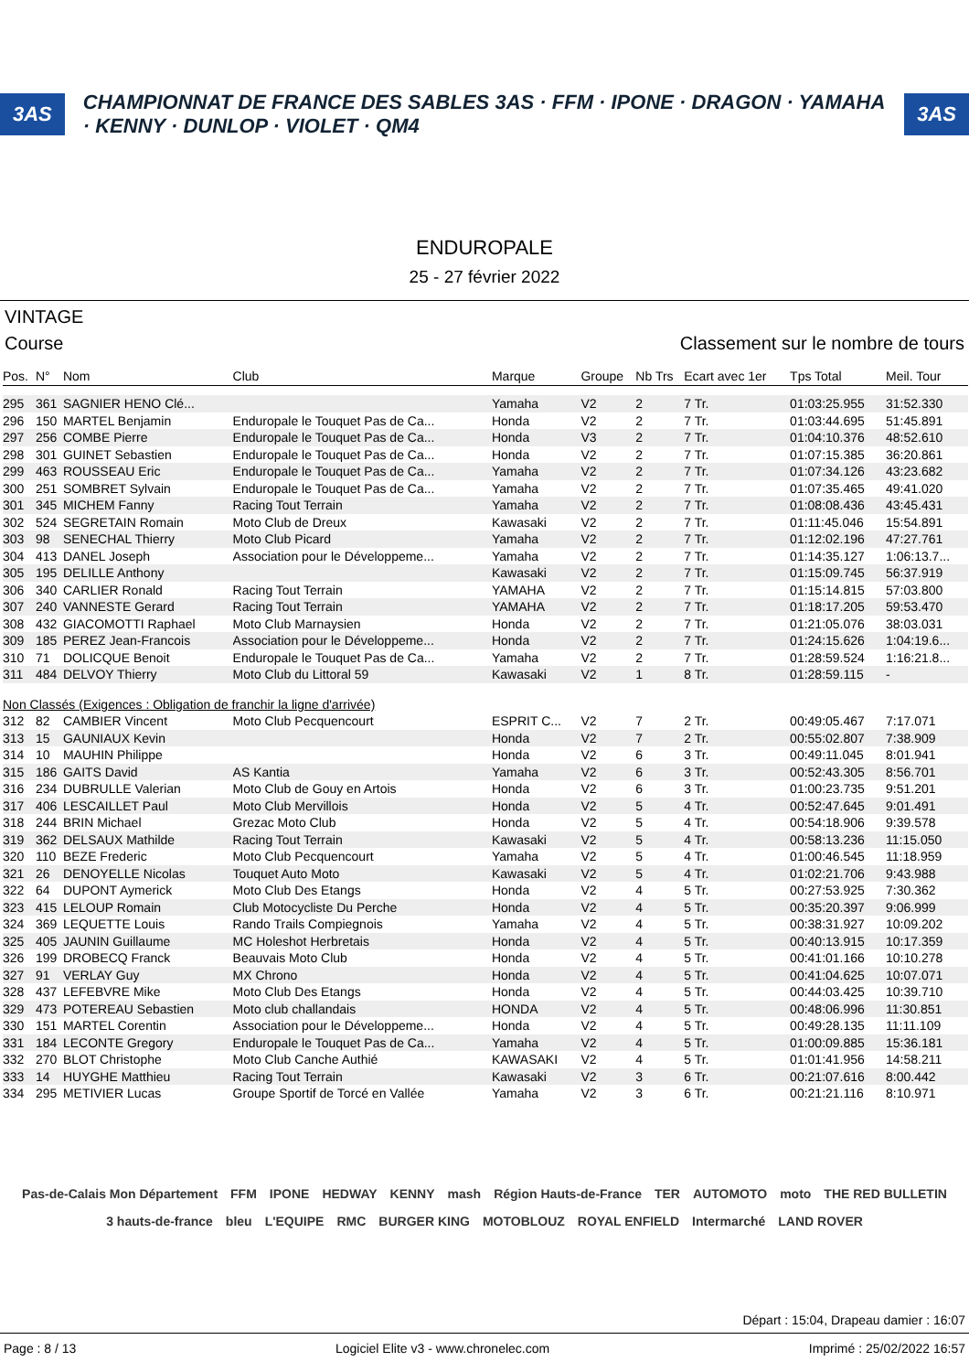3AS CHAMPIONNAT DE FRANCE DES SABLES 3AS · FFM · IPONE · DRAGON · YAMAHA · KENNY · DUNLOP · VIOLET · QM4 3AS
ENDUROPALE
25 - 27 février 2022
VINTAGE
Course Classement sur le nombre de tours
| Pos. | N° | Nom | Club | Marque | Groupe | Nb Trs | Ecart avec 1er | Tps Total | Meil. Tour |
| --- | --- | --- | --- | --- | --- | --- | --- | --- | --- |
| 295 | 361 | SAGNIER HENO Clé... | | Yamaha | V2 | 2 | 7 Tr. | 01:03:25.955 | 31:52.330 |
| 296 | 150 | MARTEL Benjamin | Enduropale le Touquet Pas de Ca... | Honda | V2 | 2 | 7 Tr. | 01:03:44.695 | 51:45.891 |
| 297 | 256 | COMBE Pierre | Enduropale le Touquet Pas de Ca... | Honda | V3 | 2 | 7 Tr. | 01:04:10.376 | 48:52.610 |
| 298 | 301 | GUINET Sebastien | Enduropale le Touquet Pas de Ca... | Honda | V2 | 2 | 7 Tr. | 01:07:15.385 | 36:20.861 |
| 299 | 463 | ROUSSEAU Eric | Enduropale le Touquet Pas de Ca... | Yamaha | V2 | 2 | 7 Tr. | 01:07:34.126 | 43:23.682 |
| 300 | 251 | SOMBRET Sylvain | Enduropale le Touquet Pas de Ca... | Yamaha | V2 | 2 | 7 Tr. | 01:07:35.465 | 49:41.020 |
| 301 | 345 | MICHEM Fanny | Racing Tout Terrain | Yamaha | V2 | 2 | 7 Tr. | 01:08:08.436 | 43:45.431 |
| 302 | 524 | SEGRETAIN Romain | Moto Club de Dreux | Kawasaki | V2 | 2 | 7 Tr. | 01:11:45.046 | 15:54.891 |
| 303 | 98 | SENECHAL Thierry | Moto Club Picard | Yamaha | V2 | 2 | 7 Tr. | 01:12:02.196 | 47:27.761 |
| 304 | 413 | DANEL Joseph | Association pour le Développeme... | Yamaha | V2 | 2 | 7 Tr. | 01:14:35.127 | 1:06:13.7... |
| 305 | 195 | DELILLE Anthony | | Kawasaki | V2 | 2 | 7 Tr. | 01:15:09.745 | 56:37.919 |
| 306 | 340 | CARLIER Ronald | Racing Tout Terrain | YAMAHA | V2 | 2 | 7 Tr. | 01:15:14.815 | 57:03.800 |
| 307 | 240 | VANNESTE Gerard | Racing Tout Terrain | YAMAHA | V2 | 2 | 7 Tr. | 01:18:17.205 | 59:53.470 |
| 308 | 432 | GIACOMOTTI Raphael | Moto Club Marnaysien | Honda | V2 | 2 | 7 Tr. | 01:21:05.076 | 38:03.031 |
| 309 | 185 | PEREZ Jean-Francois | Association pour le Développeme... | Honda | V2 | 2 | 7 Tr. | 01:24:15.626 | 1:04:19.6... |
| 310 | 71 | DOLICQUE Benoit | Enduropale le Touquet Pas de Ca... | Yamaha | V2 | 2 | 7 Tr. | 01:28:59.524 | 1:16:21.8... |
| 311 | 484 | DELVOY Thierry | Moto Club du Littoral 59 | Kawasaki | V2 | 1 | 8 Tr. | 01:28:59.115 | - |
| Non Classés (Exigences : Obligation de franchir la ligne d'arrivée) | | | | | | | | | |
| 312 | 82 | CAMBIER Vincent | Moto Club Pecquencourt | ESPRIT C... | V2 | 7 | 2 Tr. | 00:49:05.467 | 7:17.071 |
| 313 | 15 | GAUNIAUX Kevin | | Honda | V2 | 7 | 2 Tr. | 00:55:02.807 | 7:38.909 |
| 314 | 10 | MAUHIN Philippe | | Honda | V2 | 6 | 3 Tr. | 00:49:11.045 | 8:01.941 |
| 315 | 186 | GAITS David | AS Kantia | Yamaha | V2 | 6 | 3 Tr. | 00:52:43.305 | 8:56.701 |
| 316 | 234 | DUBRULLE Valerian | Moto Club de Gouy en Artois | Honda | V2 | 6 | 3 Tr. | 01:00:23.735 | 9:51.201 |
| 317 | 406 | LESCAILLET Paul | Moto Club Mervillois | Honda | V2 | 5 | 4 Tr. | 00:52:47.645 | 9:01.491 |
| 318 | 244 | BRIN Michael | Grezac Moto Club | Honda | V2 | 5 | 4 Tr. | 00:54:18.906 | 9:39.578 |
| 319 | 362 | DELSAUX Mathilde | Racing Tout Terrain | Kawasaki | V2 | 5 | 4 Tr. | 00:58:13.236 | 11:15.050 |
| 320 | 110 | BEZE Frederic | Moto Club Pecquencourt | Yamaha | V2 | 5 | 4 Tr. | 01:00:46.545 | 11:18.959 |
| 321 | 26 | DENOYELLE Nicolas | Touquet Auto Moto | Kawasaki | V2 | 5 | 4 Tr. | 01:02:21.706 | 9:43.988 |
| 322 | 64 | DUPONT Aymerick | Moto Club Des Etangs | Honda | V2 | 4 | 5 Tr. | 00:27:53.925 | 7:30.362 |
| 323 | 415 | LELOUP Romain | Club Motocycliste Du Perche | Honda | V2 | 4 | 5 Tr. | 00:35:20.397 | 9:06.999 |
| 324 | 369 | LEQUETTE Louis | Rando Trails Compiegnois | Yamaha | V2 | 4 | 5 Tr. | 00:38:31.927 | 10:09.202 |
| 325 | 405 | JAUNIN Guillaume | MC Holeshot Herbretais | Honda | V2 | 4 | 5 Tr. | 00:40:13.915 | 10:17.359 |
| 326 | 199 | DROBECQ Franck | Beauvais Moto Club | Honda | V2 | 4 | 5 Tr. | 00:41:01.166 | 10:10.278 |
| 327 | 91 | VERLAY Guy | MX Chrono | Honda | V2 | 4 | 5 Tr. | 00:41:04.625 | 10:07.071 |
| 328 | 437 | LEFEBVRE Mike | Moto Club Des Etangs | Honda | V2 | 4 | 5 Tr. | 00:44:03.425 | 10:39.710 |
| 329 | 473 | POTEREAU Sebastien | Moto club challandais | HONDA | V2 | 4 | 5 Tr. | 00:48:06.996 | 11:30.851 |
| 330 | 151 | MARTEL Corentin | Association pour le Développeme... | Honda | V2 | 4 | 5 Tr. | 00:49:28.135 | 11:11.109 |
| 331 | 184 | LECONTE Gregory | Enduropale le Touquet Pas de Ca... | Yamaha | V2 | 4 | 5 Tr. | 01:00:09.885 | 15:36.181 |
| 332 | 270 | BLOT Christophe | Moto Club Canche Authié | KAWASAKI | V2 | 4 | 5 Tr. | 01:01:41.956 | 14:58.211 |
| 333 | 14 | HUYGHE Matthieu | Racing Tout Terrain | Kawasaki | V2 | 3 | 6 Tr. | 00:21:07.616 | 8:00.442 |
| 334 | 295 | METIVIER Lucas | Groupe Sportif de Torcé en Vallée | Yamaha | V2 | 3 | 6 Tr. | 00:21:21.116 | 8:10.971 |
Pas-de-Calais Mon Département FFM IPONE HEDWAY KENNY mash Région Hauts-de-France TER AUTOMOTO moto THE RED BULLETIN 3 hauts-de-france bleu L'EQUIPE RMC BURGER KING MOTOBLOUZ ROYAL ENFIELD Intermarché LAND ROVER
Départ : 15:04, Drapeau damier : 16:07
Page : 8 / 13 Logiciel Elite v3 - www.chronelec.com Imprimé : 25/02/2022 16:57